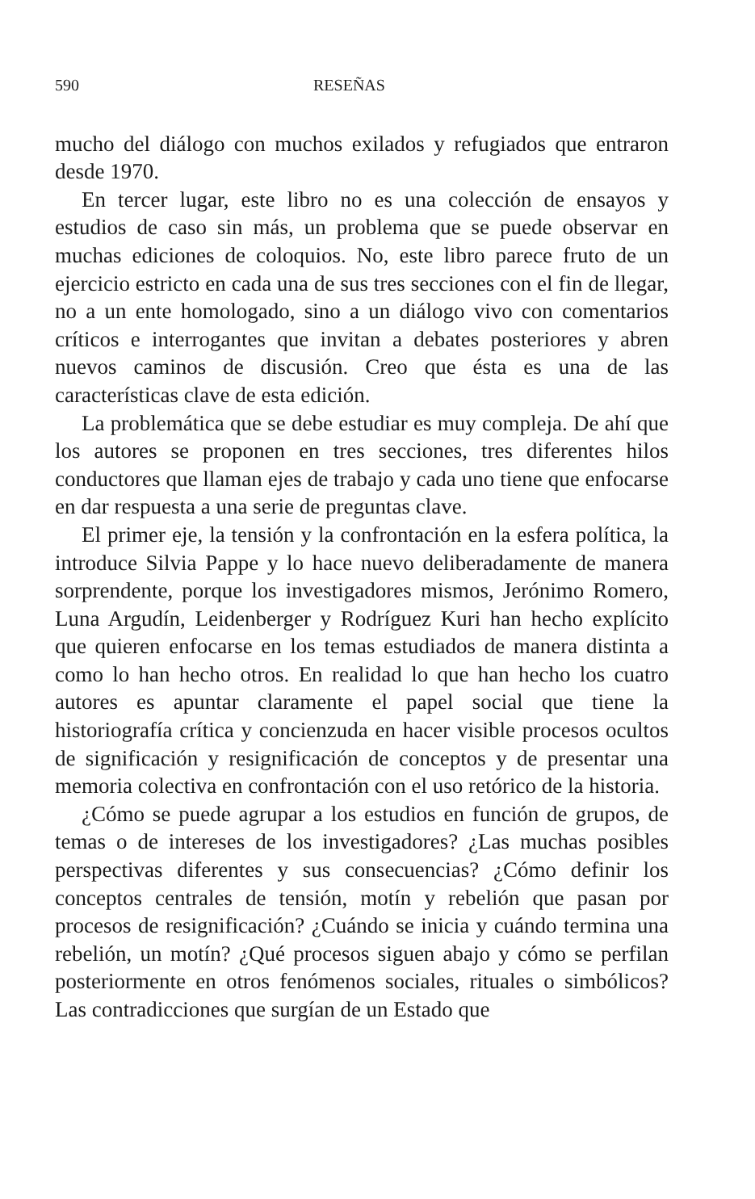590 RESEÑAS
mucho del diálogo con muchos exilados y refugiados que entraron desde 1970.
En tercer lugar, este libro no es una colección de ensayos y estudios de caso sin más, un problema que se puede observar en muchas ediciones de coloquios. No, este libro parece fruto de un ejercicio estricto en cada una de sus tres secciones con el fin de llegar, no a un ente homologado, sino a un diálogo vivo con comentarios críticos e interrogantes que invitan a debates posteriores y abren nuevos caminos de discusión. Creo que ésta es una de las características clave de esta edición.
La problemática que se debe estudiar es muy compleja. De ahí que los autores se proponen en tres secciones, tres diferentes hilos conductores que llaman ejes de trabajo y cada uno tiene que enfocarse en dar respuesta a una serie de preguntas clave.
El primer eje, la tensión y la confrontación en la esfera política, la introduce Silvia Pappe y lo hace nuevo deliberadamente de manera sorprendente, porque los investigadores mismos, Jerónimo Romero, Luna Argudín, Leidenberger y Rodríguez Kuri han hecho explícito que quieren enfocarse en los temas estudiados de manera distinta a como lo han hecho otros. En realidad lo que han hecho los cuatro autores es apuntar claramente el papel social que tiene la historiografía crítica y concienzuda en hacer visible procesos ocultos de significación y resignificación de conceptos y de presentar una memoria colectiva en confrontación con el uso retórico de la historia.
¿Cómo se puede agrupar a los estudios en función de grupos, de temas o de intereses de los investigadores? ¿Las muchas posibles perspectivas diferentes y sus consecuencias? ¿Cómo definir los conceptos centrales de tensión, motín y rebelión que pasan por procesos de resignificación? ¿Cuándo se inicia y cuándo termina una rebelión, un motín? ¿Qué procesos siguen abajo y cómo se perfilan posteriormente en otros fenómenos sociales, rituales o simbólicos? Las contradicciones que surgían de un Estado que